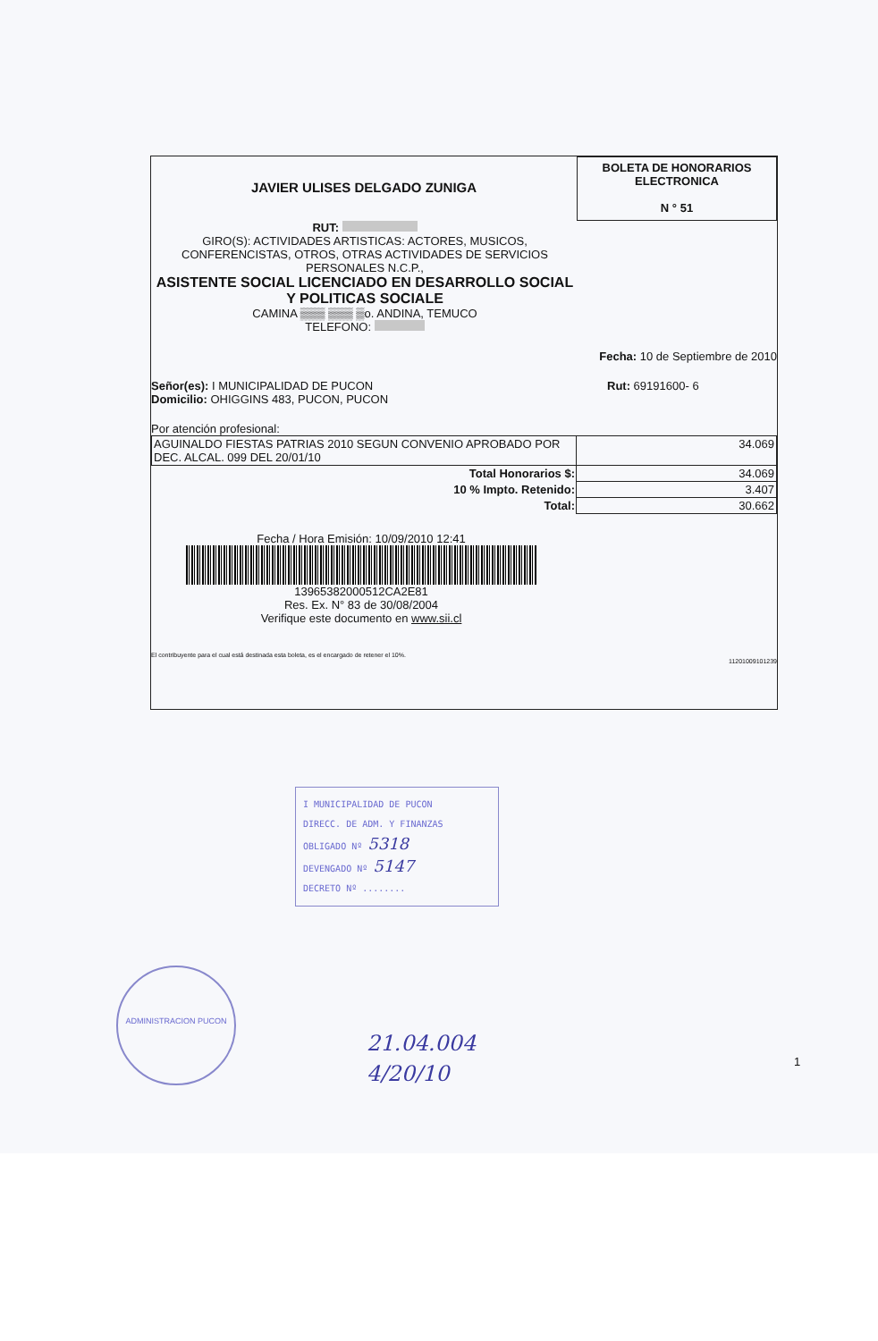JAVIER ULISES DELGADO ZUNIGA
BOLETA DE HONORARIOS
ELECTRONICA
N ° 51
RUT:
GIRO(S): ACTIVIDADES ARTISTICAS: ACTORES, MUSICOS, CONFERENCISTAS, OTROS, OTRAS ACTIVIDADES DE SERVICIOS PERSONALES N.C.P.,
ASISTENTE SOCIAL LICENCIADO EN DESARROLLO SOCIAL Y POLITICAS SOCIALE
CAMINA ▒▒▒ ▒▒▒ ▒o. ANDINA, TEMUCO
TELEFONO:
Fecha: 10 de Septiembre de 2010
Señor(es): I MUNICIPALIDAD DE PUCON
Domicilio: OHIGGINS 483, PUCON, PUCON
Rut: 69191600- 6
Por atención profesional:
| AGUINALDO FIESTAS PATRIAS 2010 SEGUN CONVENIO APROBADO POR DEC. ALCAL. 099 DEL 20/01/10 | 34.069 |
| Total Honorarios $: | 34.069 |
| 10 % Impto. Retenido: | 3.407 |
| Total: | 30.662 |
Fecha / Hora Emisión: 10/09/2010 12:41
13965382000512CA2E81
Res. Ex. N° 83 de 30/08/2004
Verifique este documento en www.sii.cl
El contribuyente para el cual está destinada esta boleta, es el encargado de retener el 10%.
11201009101239
I MUNICIPALIDAD DE PUCON
DIRECC. DE ADM. Y FINANZAS
OBLIGADO Nº 5318
DEVENGADO Nº 5147
DECRETO Nº ........
ADMINISTRACION PUCON
21.04.004
4/20/10
1